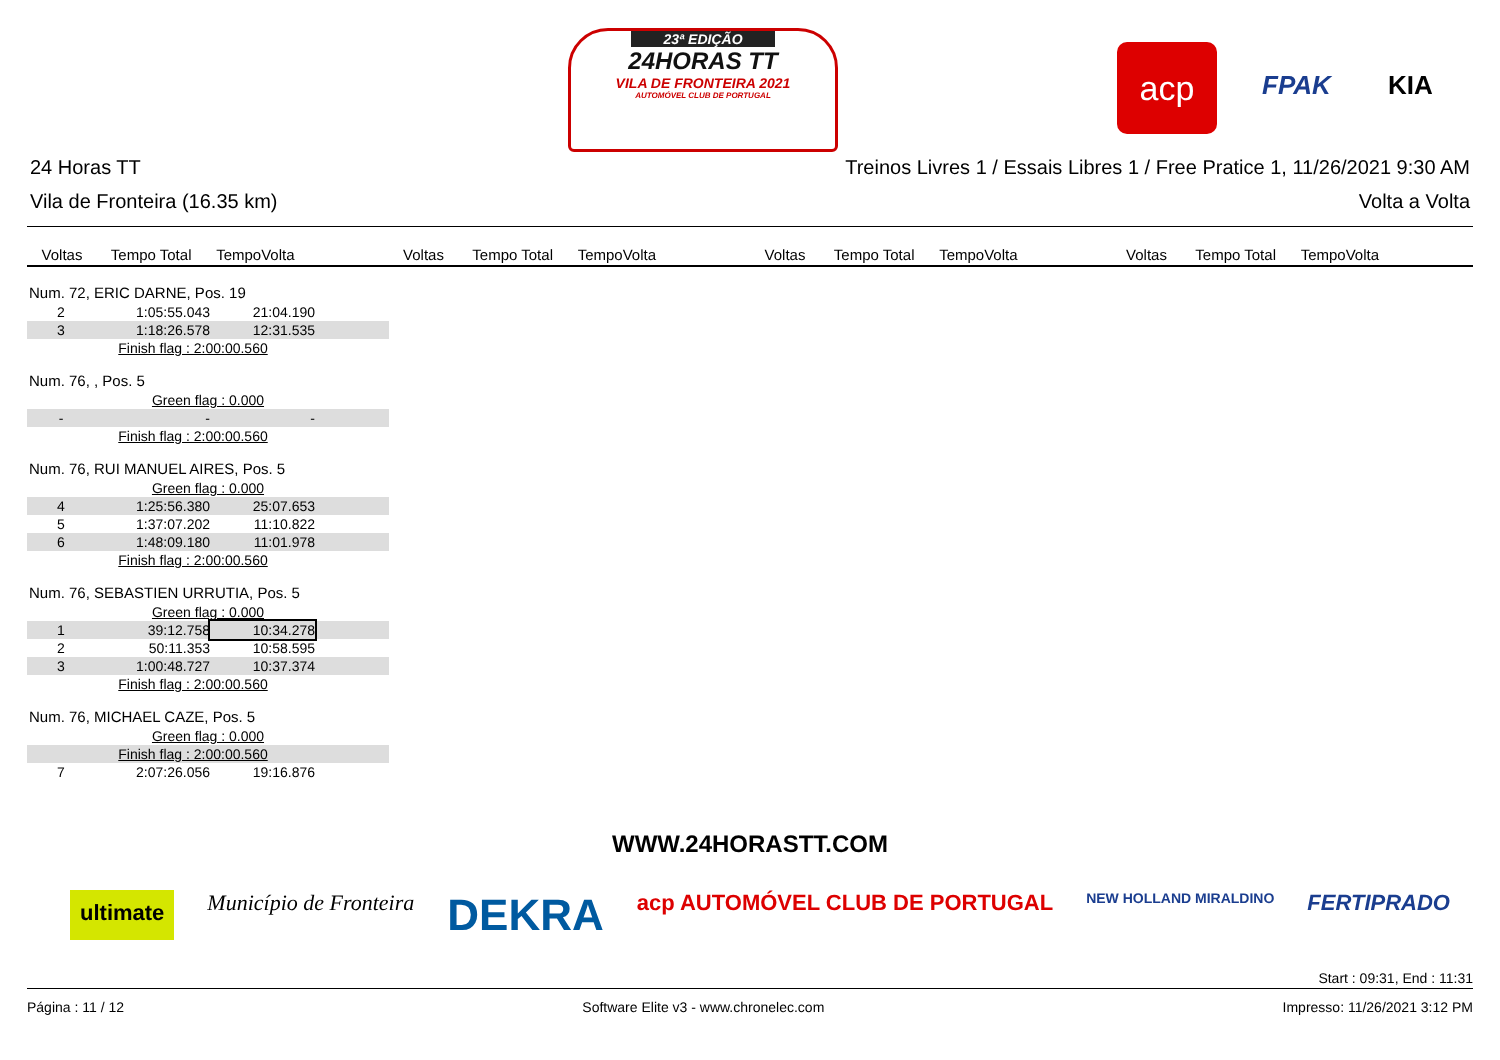23ª EDIÇÃO
24HORAS TT
VILA DE FRONTEIRA 2021
AUTOMÓVEL CLUB DE PORTUGAL
acp
FPAK KIA
24 Horas TT Treinos Livres 1 / Essais Libres 1 / Free Pratice 1, 11/26/2021 9:30 AM
Vila de Fronteira (16.35 km) Volta a Volta
Voltas Tempo Total TempoVolta Voltas Tempo Total TempoVolta Voltas Tempo Total TempoVolta Voltas Tempo Total TempoVolta
Num. 72, ERIC DARNE, Pos. 19
| 2 | 1:05:55.043 | 21:04.190 | |
| 3 | 1:18:26.578 | 12:31.535 | |
| Finish flag : 2:00:00.560 | | | |
Num. 76, , Pos. 5
| Green flag : 0.000 | | | |
| - | - | - | |
| Finish flag : 2:00:00.560 | | | |
Num. 76, RUI MANUEL AIRES, Pos. 5
| Green flag : 0.000 | | | |
| 4 | 1:25:56.380 | 25:07.653 | |
| 5 | 1:37:07.202 | 11:10.822 | |
| 6 | 1:48:09.180 | 11:01.978 | |
| Finish flag : 2:00:00.560 | | | |
Num. 76, SEBASTIEN URRUTIA, Pos. 5
| Green flag : 0.000 | | | |
| 1 | 39:12.758 | 10:34.278 | |
| 2 | 50:11.353 | 10:58.595 | |
| 3 | 1:00:48.727 | 10:37.374 | |
| Finish flag : 2:00:00.560 | | | |
Num. 76, MICHAEL CAZE, Pos. 5
| Green flag : 0.000 | | | |
| Finish flag : 2:00:00.560 | | | |
| 7 | 2:07:26.056 | 19:16.876 | |
WWW.24HORASTT.COM
ultimate Município de Fronteira DEKRA acp AUTOMÓVEL CLUB DE PORTUGAL NEW HOLLAND MIRALDINO FERTIPRADO
Start : 09:31, End : 11:31
Página : 11 / 12 Software Elite v3 - www.chronelec.com Impresso: 11/26/2021 3:12 PM